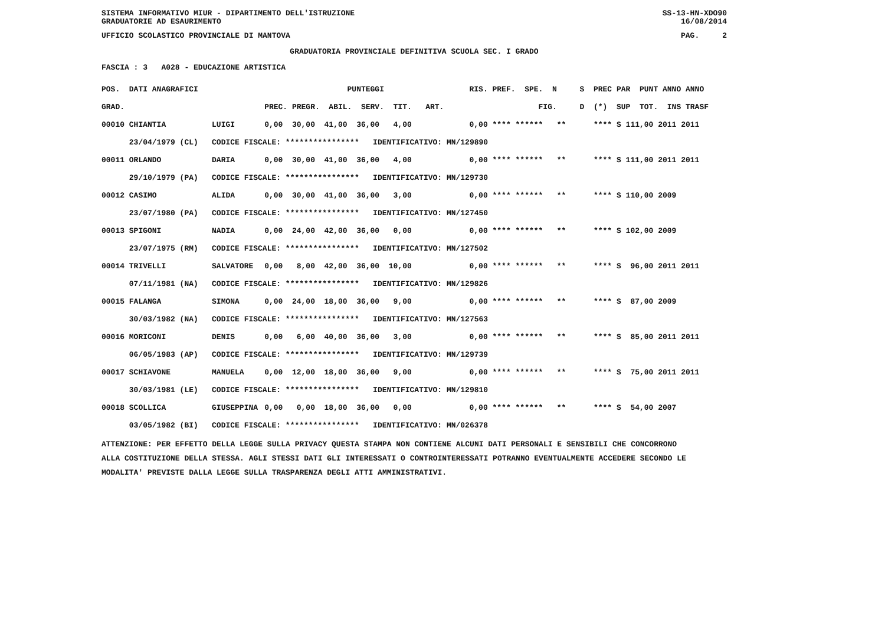SISTEMA INFORMATIVO MIUR - DIPARTIMENTO DELL'ISTRUZIONE SS-13-HN-XDO90
GRADUATORIE AD ESAURIMENTO 16/08/2014
UFFICIO SCOLASTICO PROVINCIALE DI MANTOVA PAG. 2
GRADUATORIA PROVINCIALE DEFINITIVA SCUOLA SEC. I GRADO
FASCIA : 3 A028 - EDUCAZIONE ARTISTICA
| POS. DATI ANAGRAFICI | | PUNTEGGI | RIS. PREF. SPE. N | S PREC PAR PUNT ANNO ANNO |
| --- | --- | --- | --- | --- |
| GRAD. | | PREC. PREGR. ABIL. SERV. TIT. ART. | FIG. | D (*) SUP TOT. INS TRASF |
| 00010 CHIANTIA | LUIGI | 0,00 30,00 41,00 36,00 4,00 | 0,00 **** ****** ** | **** S 111,00 2011 2011 |
| 23/04/1979 (CL) | CODICE FISCALE: **************** IDENTIFICATIVO: MN/129890 | | | |
| 00011 ORLANDO | DARIA | 0,00 30,00 41,00 36,00 4,00 | 0,00 **** ****** ** | **** S 111,00 2011 2011 |
| 29/10/1979 (PA) | CODICE FISCALE: **************** IDENTIFICATIVO: MN/129730 | | | |
| 00012 CASIMO | ALIDA | 0,00 30,00 41,00 36,00 3,00 | 0,00 **** ****** ** | **** S 110,00 2009 |
| 23/07/1980 (PA) | CODICE FISCALE: **************** IDENTIFICATIVO: MN/127450 | | | |
| 00013 SPIGONI | NADIA | 0,00 24,00 42,00 36,00 0,00 | 0,00 **** ****** ** | **** S 102,00 2009 |
| 23/07/1975 (RM) | CODICE FISCALE: **************** IDENTIFICATIVO: MN/127502 | | | |
| 00014 TRIVELLI | SALVATORE | 0,00 8,00 42,00 36,00 10,00 | 0,00 **** ****** ** | **** S 96,00 2011 2011 |
| 07/11/1981 (NA) | CODICE FISCALE: **************** IDENTIFICATIVO: MN/129826 | | | |
| 00015 FALANGA | SIMONA | 0,00 24,00 18,00 36,00 9,00 | 0,00 **** ****** ** | **** S 87,00 2009 |
| 30/03/1982 (NA) | CODICE FISCALE: **************** IDENTIFICATIVO: MN/127563 | | | |
| 00016 MORICONI | DENIS | 0,00 6,00 40,00 36,00 3,00 | 0,00 **** ****** ** | **** S 85,00 2011 2011 |
| 06/05/1983 (AP) | CODICE FISCALE: **************** IDENTIFICATIVO: MN/129739 | | | |
| 00017 SCHIAVONE | MANUELA | 0,00 12,00 18,00 36,00 9,00 | 0,00 **** ****** ** | **** S 75,00 2011 2011 |
| 30/03/1981 (LE) | CODICE FISCALE: **************** IDENTIFICATIVO: MN/129810 | | | |
| 00018 SCOLLICA | GIUSEPPINA | 0,00 0,00 18,00 36,00 0,00 | 0,00 **** ****** ** | **** S 54,00 2007 |
| 03/05/1982 (BI) | CODICE FISCALE: **************** IDENTIFICATIVO: MN/026378 | | | |
ATTENZIONE: PER EFFETTO DELLA LEGGE SULLA PRIVACY QUESTA STAMPA NON CONTIENE ALCUNI DATI PERSONALI E SENSIBILI CHE CONCORRONO
ALLA COSTITUZIONE DELLA STESSA. AGLI STESSI DATI GLI INTERESSATI O CONTROINTERESSATI POTRANNO EVENTUALMENTE ACCEDERE SECONDO LE
MODALITA' PREVISTE DALLA LEGGE SULLA TRASPARENZA DEGLI ATTI AMMINISTRATIVI.